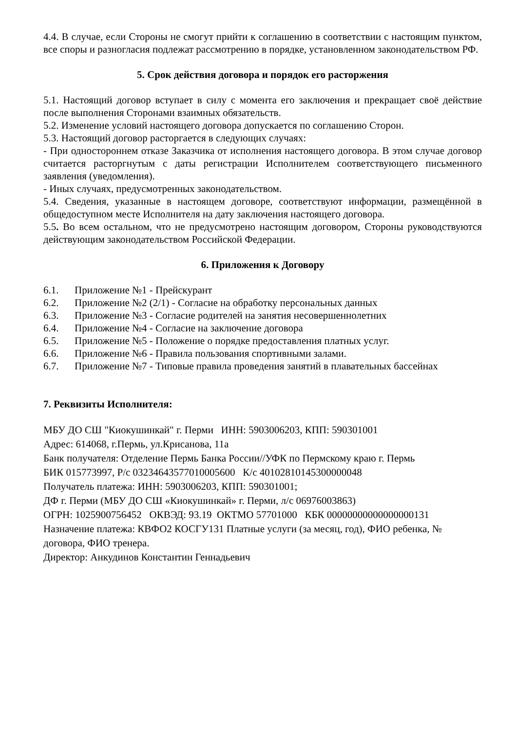4.4. В случае, если Стороны не смогут прийти к соглашению в соответствии с настоящим пунктом, все споры и разногласия подлежат рассмотрению в порядке, установленном законодательством РФ.
5. Срок действия договора и порядок его расторжения
5.1. Настоящий договор вступает в силу с момента его заключения и прекращает своё действие после выполнения Сторонами взаимных обязательств.
5.2. Изменение условий настоящего договора допускается по соглашению Сторон.
5.3. Настоящий договор расторгается в следующих случаях:
- При одностороннем отказе Заказчика от исполнения настоящего договора. В этом случае договор считается расторгнутым с даты регистрации Исполнителем соответствующего письменного заявления (уведомления).
- Иных случаях, предусмотренных законодательством.
5.4. Сведения, указанные в настоящем договоре, соответствуют информации, размещённой в общедоступном месте Исполнителя на дату заключения настоящего договора.
5.5. Во всем остальном, что не предусмотрено настоящим договором, Стороны руководствуются действующим законодательством Российской Федерации.
6. Приложения к Договору
6.1. Приложение №1 - Прейскурант
6.2. Приложение №2 (2/1) - Согласие на обработку персональных данных
6.3. Приложение №3 - Согласие родителей на занятия несовершеннолетних
6.4. Приложение №4 - Согласие на заключение договора
6.5. Приложение №5 - Положение о порядке предоставления платных услуг.
6.6. Приложение №6 - Правила пользования спортивными залами.
6.7. Приложение №7 - Типовые правила проведения занятий в плавательных бассейнах
7. Реквизиты Исполнителя:
МБУ ДО СШ "Киокушинкай" г. Перми ИНН: 5903006203, КПП: 590301001
Адрес: 614068, г.Пермь, ул.Крисанова, 11а
Банк получателя: Отделение Пермь Банка России//УФК по Пермскому краю г. Пермь
БИК 015773997, Р/с 03234643577010005600 К/с 40102810145300000048
Получатель платежа: ИНН: 5903006203, КПП: 590301001;
ДФ г. Перми (МБУ ДО СШ «Киокушинкай» г. Перми, л/с 06976003863)
ОГРН: 1025900756452 ОКВЭД: 93.19 ОКТМО 57701000 КБК 00000000000000000131
Назначение платежа: КВФО2 КОСГУ131 Платные услуги (за месяц, год), ФИО ребенка, № договора, ФИО тренера.
Директор: Анкудинов Константин Геннадьевич